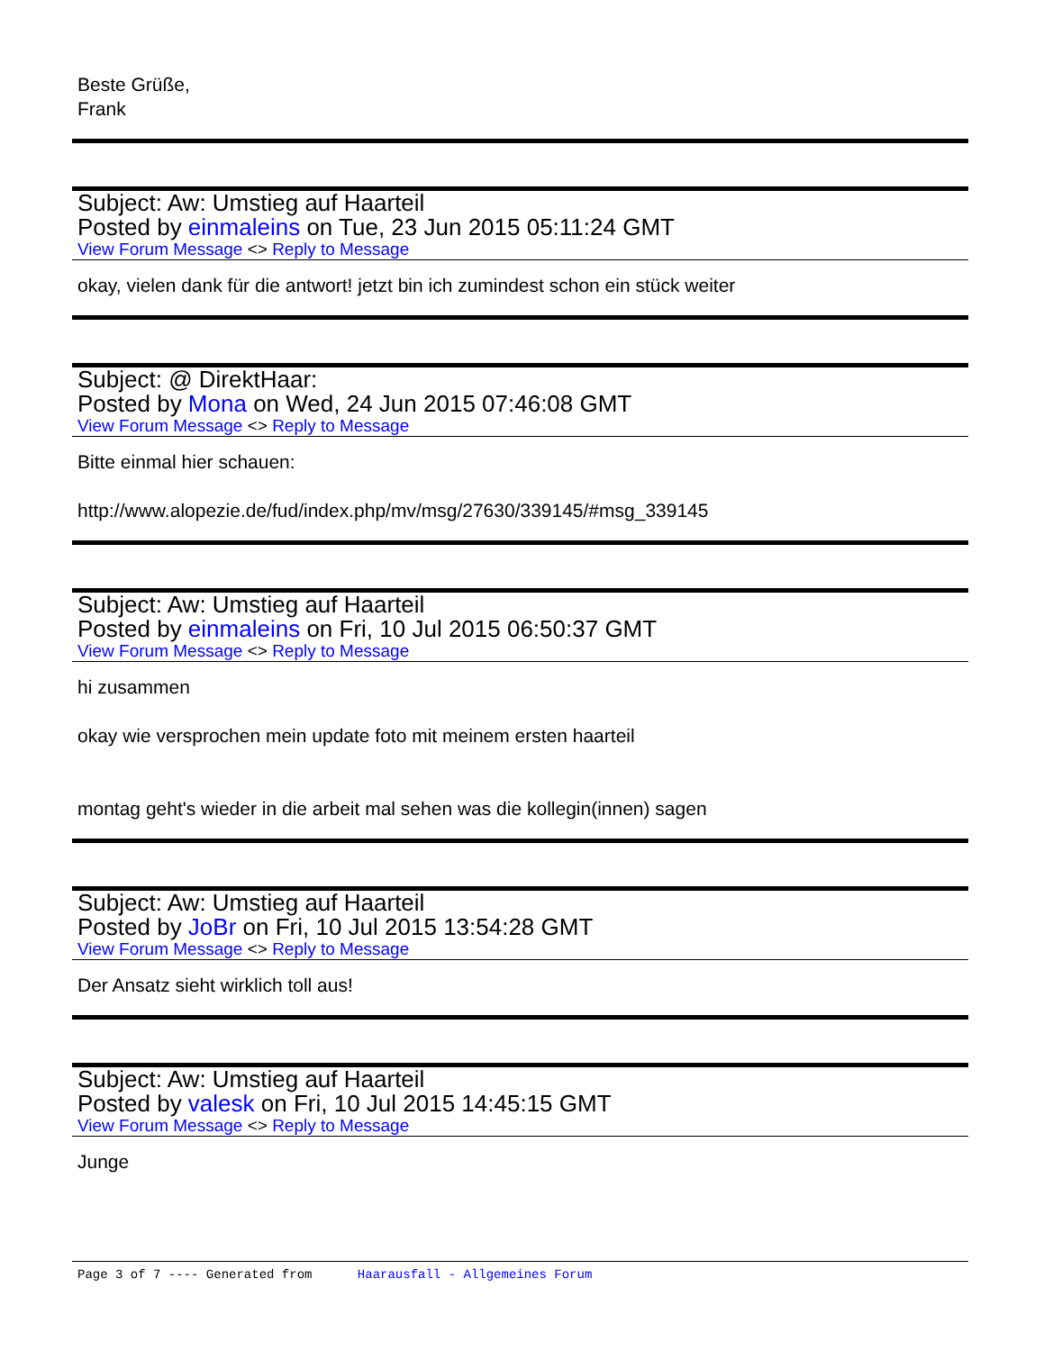Beste Grüße,
Frank
Subject: Aw: Umstieg auf Haarteil
Posted by einmaleins on Tue, 23 Jun 2015 05:11:24 GMT
View Forum Message <> Reply to Message
okay, vielen dank für die antwort! jetzt bin ich zumindest schon ein stück weiter
Subject: @ DirektHaar:
Posted by Mona on Wed, 24 Jun 2015 07:46:08 GMT
View Forum Message <> Reply to Message
Bitte einmal hier schauen:
http://www.alopezie.de/fud/index.php/mv/msg/27630/339145/#msg_339145
Subject: Aw: Umstieg auf Haarteil
Posted by einmaleins on Fri, 10 Jul 2015 06:50:37 GMT
View Forum Message <> Reply to Message
hi zusammen
okay wie versprochen mein update foto mit meinem ersten haarteil
montag geht's wieder in die arbeit mal sehen was die kollegin(innen) sagen
Subject: Aw: Umstieg auf Haarteil
Posted by JoBr on Fri, 10 Jul 2015 13:54:28 GMT
View Forum Message <> Reply to Message
Der Ansatz sieht wirklich toll aus!
Subject: Aw: Umstieg auf Haarteil
Posted by valesk on Fri, 10 Jul 2015 14:45:15 GMT
View Forum Message <> Reply to Message
Junge
Page 3 of 7 ---- Generated from Haarausfall - Allgemeines Forum